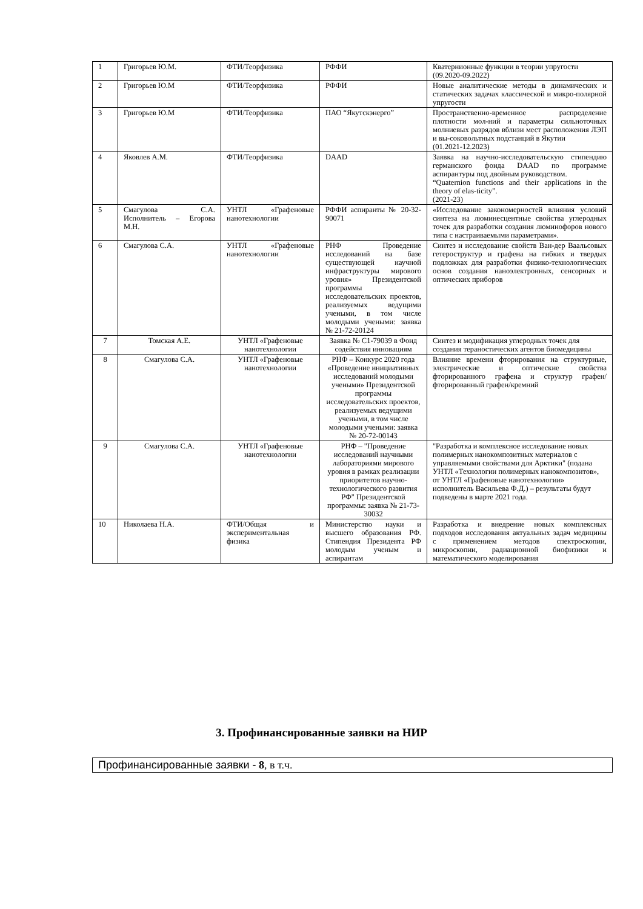| 1 | Григорьев Ю.М. | ФТИ/Теорфизика | РФФИ | Кватернионные функции в теории упругости (09.2020-09.2022) |
| 2 | Григорьев Ю.М | ФТИ/Теорфизика | РФФИ | Новые аналитические методы в динамических и статических задачах классической и микро-полярной упругости |
| 3 | Григорьев Ю.М | ФТИ/Теорфизика | ПАО “Якутскэнерго” | Пространственно-временное распределение плотности мол-ний и параметры сильноточных молниевых разрядов вблизи мест расположения ЛЭП и вы-соковольтных подстанций в Якутии (01.2021-12.2023) |
| 4 | Яковлев А.М. | ФТИ/Теорфизика | DAAD | Заявка на научно-исследовательскую стипендию германского фонда DAAD по программе аспирантуры под двойным руководством. “Quaternion functions and their applications in the theory of elas-ticity”. (2021-23) |
| 5 | Смагулова С.А. Исполнитель – Егорова М.Н. | УНТЛ «Графеновые нанотехнологии | РФФИ аспиранты № 20-32-90071 | «Исследование закономерностей влияния условий синтеза на люминесцентные свойства углеродных точек для разработки создания люминофоров нового типа с настраиваемыми параметрами». |
| 6 | Смагулова С.А. | УНТЛ «Графеновые нанотехнологии | РНФ Проведение исследований на базе существующей научной инфраструктуры мирового уровня» Президентской программы исследовательских проектов, реализуемых ведущими учеными, в том числе молодыми учеными: заявка № 21-72-20124 | Синтез и исследование свойств Ван-дер Ваальсовых гетероструктур и графена на гибких и твердых подложках для разработки физико-технологических основ создания наноэлектронных, сенсорных и оптических приборов |
| 7 | Томская А.Е. | УНТЛ «Графеновые нанотехнологии | Заявка № С1-79039 в Фонд содействия инновациям | Синтез и модификация углеродных точек для создания тераностических агентов биомедицины |
| 8 | Смагулова С.А. | УНТЛ «Графеновые нанотехнологии | РНФ – Конкурс 2020 года «Проведение инициативных исследований молодыми учеными» Президентской программы исследовательских проектов, реализуемых ведущими учеными, в том числе молодыми учеными: заявка № 20-72-00143 | Влияние времени фторирования на структурные, электрические и оптические свойства фторированного графена и структур графен/фторированный графен/кремний |
| 9 | Смагулова С.А. | УНТЛ «Графеновые нанотехнологии | РНФ – "Проведение исследований научными лабораториями мирового уровня в рамках реализации приоритетов научно-технологического развития РФ" Президентской программы: заявка № 21-73-30032 | "Разработка и комплексное исследование новых полимерных нанокомпозитных материалов с управляемыми свойствами для Арктики" (подана УНТЛ «Технологии полимерных нанокомпозитов», от УНТЛ «Графеновые нанотехнологии» исполнитель Васильева Ф.Д.) – результаты будут подведены в марте 2021 года. |
| 10 | Николаева Н.А. | ФТИ/Общая и экспериментальная физика | Министерство науки и высшего образования РФ. Стипендия Президента РФ молодым ученым и аспирантам | Разработка и внедрение новых комплексных подходов исследования актуальных задач медицины с применением методов спектроскопии, микроскопии, радиационной биофизики и математического моделирования |
3. Профинансированные заявки на НИР
| Профинансированные заявки - 8 , в т.ч. |